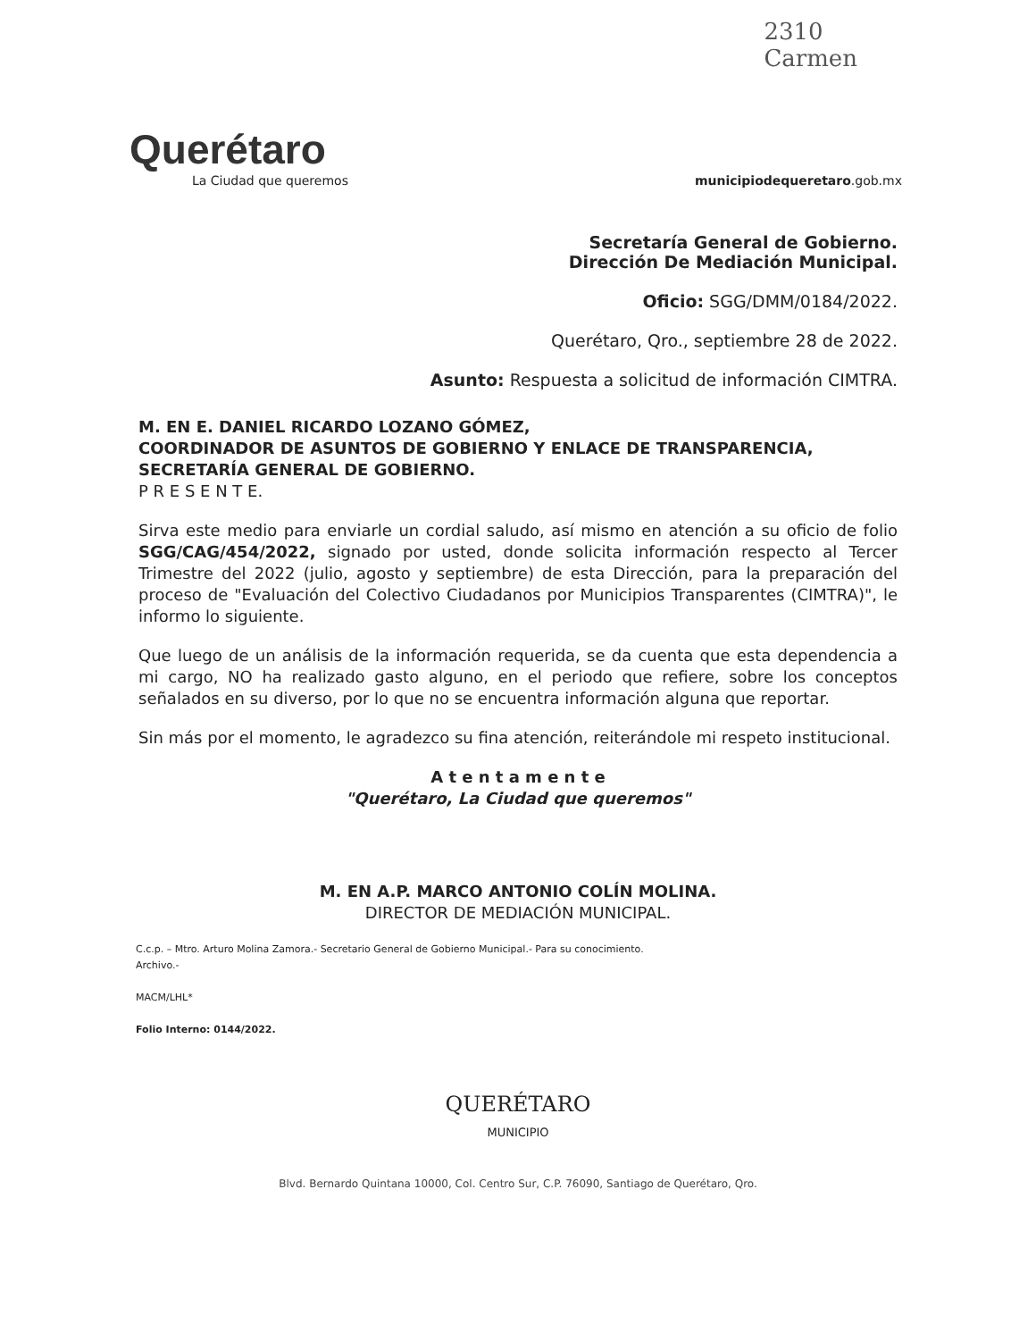2310
Carmen
Querétaro
La Ciudad que queremos
municipiodequeretaro.gob.mx
Secretaría General de Gobierno.
Dirección De Mediación Municipal.
Oficio: SGG/DMM/0184/2022.
Querétaro, Qro., septiembre 28 de 2022.
Asunto: Respuesta a solicitud de información CIMTRA.
M. EN E. DANIEL RICARDO LOZANO GÓMEZ,
COORDINADOR DE ASUNTOS DE GOBIERNO Y ENLACE DE TRANSPARENCIA,
SECRETARÍA GENERAL DE GOBIERNO.
P R E S E N T E.
Sirva este medio para enviarle un cordial saludo, así mismo en atención a su oficio de folio SGG/CAG/454/2022, signado por usted, donde solicita información respecto al Tercer Trimestre del 2022 (julio, agosto y septiembre) de esta Dirección, para la preparación del proceso de "Evaluación del Colectivo Ciudadanos por Municipios Transparentes (CIMTRA)", le informo lo siguiente.
Que luego de un análisis de la información requerida, se da cuenta que esta dependencia a mi cargo, NO ha realizado gasto alguno, en el periodo que refiere, sobre los conceptos señalados en su diverso, por lo que no se encuentra información alguna que reportar.
Sin más por el momento, le agradezco su fina atención, reiterándole mi respeto institucional.
A t e n t a m e n t e
"Querétaro, La Ciudad que queremos"
M. EN A.P. MARCO ANTONIO COLÍN MOLINA.
DIRECTOR DE MEDIACIÓN MUNICIPAL.
C.c.p. – Mtro. Arturo Molina Zamora.- Secretario General de Gobierno Municipal.- Para su conocimiento.
Archivo.-
MACM/LHL*
Folio Interno: 0144/2022.
QUERÉTARO
MUNICIPIO
Blvd. Bernardo Quintana 10000, Col. Centro Sur, C.P. 76090, Santiago de Querétaro, Qro.